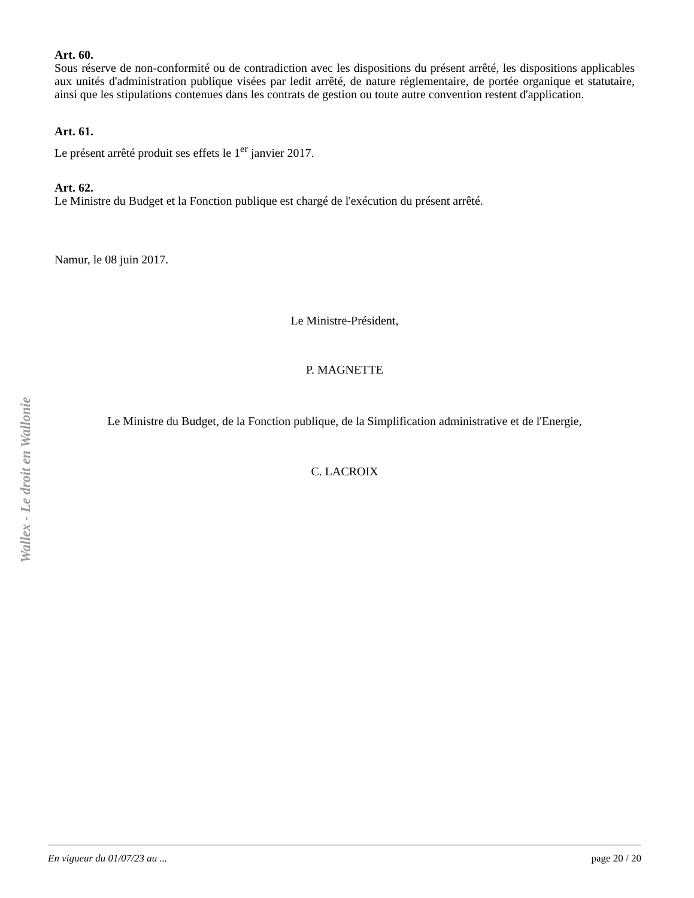Wallex - Le droit en Wallonie
Art. 60.
Sous réserve de non-conformité ou de contradiction avec les dispositions du présent arrêté, les dispositions applicables aux unités d'administration publique visées par ledit arrêté, de nature réglementaire, de portée organique et statutaire, ainsi que les stipulations contenues dans les contrats de gestion ou toute autre convention restent d'application.
Art. 61.
Le présent arrêté produit ses effets le 1<sup>er</sup> janvier 2017.
Art. 62.
Le Ministre du Budget et la Fonction publique est chargé de l'exécution du présent arrêté.
Namur, le 08 juin 2017.
Le Ministre-Président,
P. MAGNETTE
Le Ministre du Budget, de la Fonction publique, de la Simplification administrative et de l'Energie,
C. LACROIX
En vigueur du 01/07/23 au ... page 20 / 20